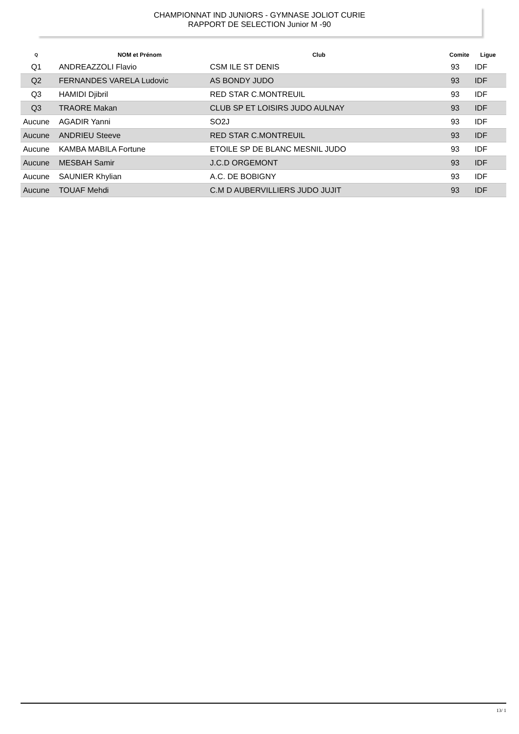CHAMPIONNAT IND JUNIORS - GYMNASE JOLIOT CURIE
RAPPORT DE SELECTION Junior M -90
| Q | NOM et Prénom | Club | Comite | Ligue |
| --- | --- | --- | --- | --- |
| Q1 | ANDREAZZOLI Flavio | CSM ILE ST DENIS | 93 | IDF |
| Q2 | FERNANDES VARELA Ludovic | AS BONDY JUDO | 93 | IDF |
| Q3 | HAMIDI Djibril | RED STAR C.MONTREUIL | 93 | IDF |
| Q3 | TRAORE Makan | CLUB SP ET LOISIRS JUDO AULNAY | 93 | IDF |
| Aucune | AGADIR Yanni | SO2J | 93 | IDF |
| Aucune | ANDRIEU Steeve | RED STAR C.MONTREUIL | 93 | IDF |
| Aucune | KAMBA MABILA Fortune | ETOILE SP DE BLANC MESNIL JUDO | 93 | IDF |
| Aucune | MESBAH Samir | J.C.D ORGEMONT | 93 | IDF |
| Aucune | SAUNIER Khylian | A.C. DE BOBIGNY | 93 | IDF |
| Aucune | TOUAF Mehdi | C.M D AUBERVILLIERS JUDO JUJIT | 93 | IDF |
13/ 1